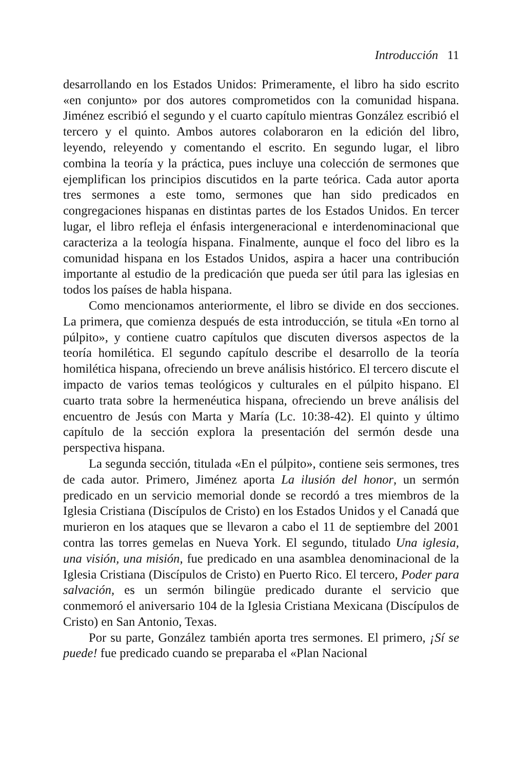Introducción 11
desarrollando en los Estados Unidos: Primeramente, el libro ha sido escrito «en conjunto» por dos autores comprometidos con la comunidad hispana. Jiménez escribió el segundo y el cuarto capítulo mientras González escribió el tercero y el quinto. Ambos autores colaboraron en la edición del libro, leyendo, releyendo y comentando el escrito. En segundo lugar, el libro combina la teoría y la práctica, pues incluye una colección de sermones que ejemplifican los principios discutidos en la parte teórica. Cada autor aporta tres sermones a este tomo, sermones que han sido predicados en congregaciones hispanas en distintas partes de los Estados Unidos. En tercer lugar, el libro refleja el énfasis intergeneracional e interdenominacional que caracteriza a la teología hispana. Finalmente, aunque el foco del libro es la comunidad hispana en los Estados Unidos, aspira a hacer una contribución importante al estudio de la predicación que pueda ser útil para las iglesias en todos los países de habla hispana.
Como mencionamos anteriormente, el libro se divide en dos secciones. La primera, que comienza después de esta introducción, se titula «En torno al púlpito», y contiene cuatro capítulos que discuten diversos aspectos de la teoría homilética. El segundo capítulo describe el desarrollo de la teoría homilética hispana, ofreciendo un breve análisis histórico. El tercero discute el impacto de varios temas teológicos y culturales en el púlpito hispano. El cuarto trata sobre la hermenéutica hispana, ofreciendo un breve análisis del encuentro de Jesús con Marta y María (Lc. 10:38-42). El quinto y último capítulo de la sección explora la presentación del sermón desde una perspectiva hispana.
La segunda sección, titulada «En el púlpito», contiene seis sermones, tres de cada autor. Primero, Jiménez aporta La ilusión del honor, un sermón predicado en un servicio memorial donde se recordó a tres miembros de la Iglesia Cristiana (Discípulos de Cristo) en los Estados Unidos y el Canadá que murieron en los ataques que se llevaron a cabo el 11 de septiembre del 2001 contra las torres gemelas en Nueva York. El segundo, titulado Una iglesia, una visión, una misión, fue predicado en una asamblea denominacional de la Iglesia Cristiana (Discípulos de Cristo) en Puerto Rico. El tercero, Poder para salvación, es un sermón bilingüe predicado durante el servicio que conmemoró el aniversario 104 de la Iglesia Cristiana Mexicana (Discípulos de Cristo) en San Antonio, Texas.
Por su parte, González también aporta tres sermones. El primero, ¡Sí se puede! fue predicado cuando se preparaba el «Plan Nacional